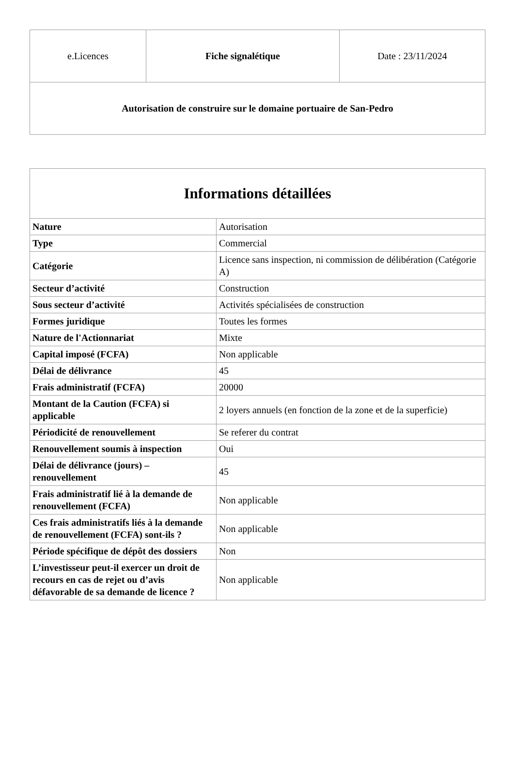| e.Licences | Fiche signalétique | Date : 23/11/2024 |
| Autorisation de construire sur le domaine portuaire de San-Pedro | | |
| Informations détaillées | |
| --- | --- |
| Nature | Autorisation |
| Type | Commercial |
| Catégorie | Licence sans inspection, ni commission de délibération (Catégorie A) |
| Secteur d’activité | Construction |
| Sous secteur d’activité | Activités spécialisées de construction |
| Formes juridique | Toutes les formes |
| Nature de l'Actionnariat | Mixte |
| Capital imposé (FCFA) | Non applicable |
| Délai de délivrance | 45 |
| Frais administratif (FCFA) | 20000 |
| Montant de la Caution (FCFA) si applicable | 2 loyers annuels (en fonction de la zone et de la superficie) |
| Périodicité de renouvellement | Se referer du contrat |
| Renouvellement soumis à inspection | Oui |
| Délai de délivrance (jours) – renouvellement | 45 |
| Frais administratif lié à la demande de renouvellement (FCFA) | Non applicable |
| Ces frais administratifs liés à la demande de renouvellement (FCFA) sont-ils ? | Non applicable |
| Période spécifique de dépôt des dossiers | Non |
| L’investisseur peut-il exercer un droit de recours en cas de rejet ou d’avis défavorable de sa demande de licence ? | Non applicable |